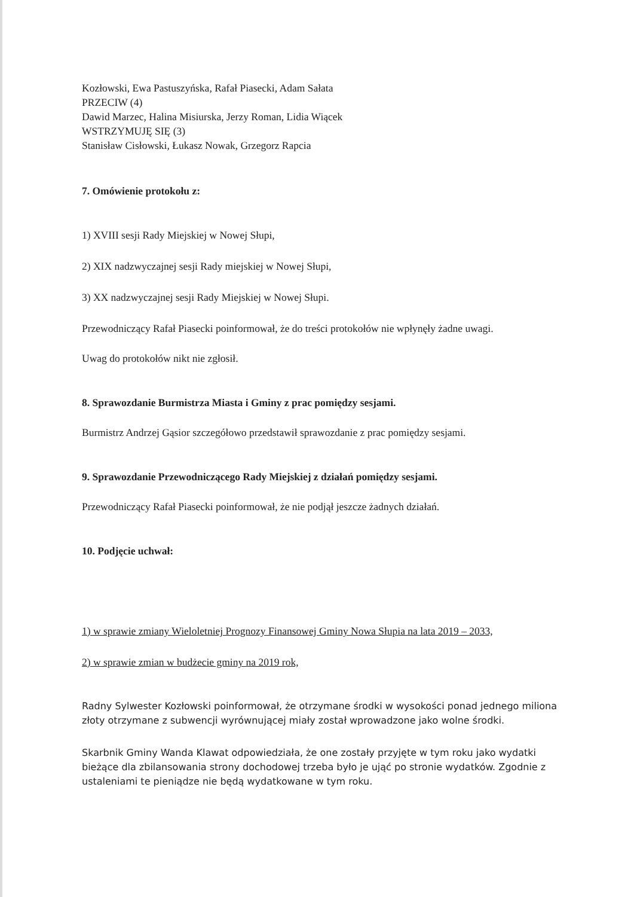Kozłowski, Ewa Pastuszyńska, Rafał Piasecki, Adam Sałata
PRZECIW (4)
Dawid Marzec, Halina Misiurska, Jerzy Roman, Lidia Wiącek
WSTRZYMUJĘ SIĘ (3)
Stanisław Cisłowski, Łukasz Nowak, Grzegorz Rapcia
7. Omówienie protokołu z:
1) XVIII sesji Rady Miejskiej w Nowej Słupi,
2) XIX nadzwyczajnej sesji Rady miejskiej w Nowej Słupi,
3) XX nadzwyczajnej sesji Rady Miejskiej w Nowej Słupi.
Przewodniczący Rafał Piasecki poinformował, że do treści protokołów nie wpłynęły żadne uwagi.
Uwag do protokołów nikt nie zgłosił.
8. Sprawozdanie Burmistrza Miasta i Gminy z prac pomiędzy sesjami.
Burmistrz Andrzej Gąsior szczegółowo przedstawił sprawozdanie z prac pomiędzy sesjami.
9. Sprawozdanie Przewodniczącego Rady Miejskiej z działań pomiędzy sesjami.
Przewodniczący Rafał Piasecki poinformował, że nie podjął jeszcze żadnych działań.
10. Podjęcie uchwał:
1) w sprawie zmiany Wieloletniej Prognozy Finansowej Gminy Nowa Słupia na lata 2019 – 2033,
2) w sprawie zmian w budżecie gminy na 2019 rok,
Radny Sylwester Kozłowski poinformował, że otrzymane środki w wysokości ponad jednego miliona złoty otrzymane z subwencji wyrównującej miały został wprowadzone jako wolne środki.
Skarbnik Gminy Wanda Klawat odpowiedziała, że one zostały przyjęte w tym roku jako wydatki bieżące dla zbilansowania strony dochodowej trzeba było je ująć po stronie wydatków. Zgodnie z ustaleniami te pieniądze nie będą wydatkowane w tym roku.